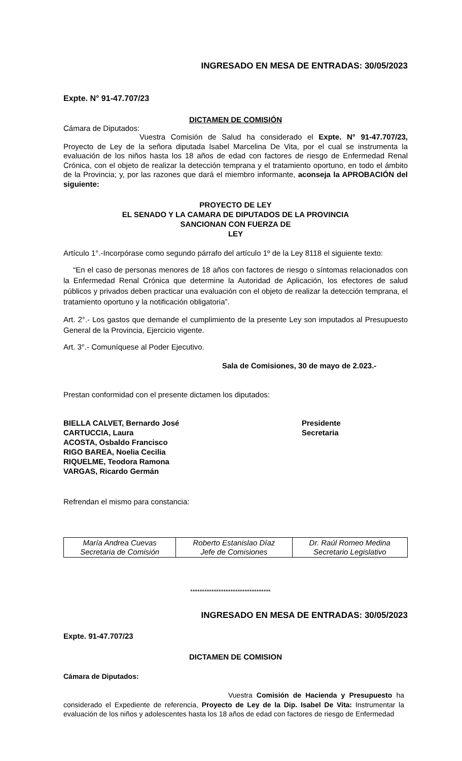INGRESADO EN MESA DE ENTRADAS: 30/05/2023
Expte. N° 91-47.707/23
DICTAMEN DE COMISIÓN
Cámara de Diputados:
Vuestra Comisión de Salud ha considerado el Expte. N° 91-47.707/23, Proyecto de Ley de la señora diputada Isabel Marcelina De Vita, por el cual se instrumenta la evaluación de los niños hasta los 18 años de edad con factores de riesgo de Enfermedad Renal Crónica, con el objeto de realizar la detección temprana y el tratamiento oportuno, en todo el ámbito de la Provincia; y, por las razones que dará el miembro informante, aconseja la APROBACIÓN del siguiente:
PROYECTO DE LEY
EL SENADO Y LA CAMARA DE DIPUTADOS DE LA PROVINCIA
SANCIONAN CON FUERZA DE
LEY
Artículo 1°.-Incorpórase como segundo párrafo del artículo 1º de la Ley 8118 el siguiente texto:
“En el caso de personas menores de 18 años con factores de riesgo o síntomas relacionados con la Enfermedad Renal Crónica que determine la Autoridad de Aplicación, los efectores de salud públicos y privados deben practicar una evaluación con el objeto de realizar la detección temprana, el tratamiento oportuno y la notificación obligatoria”.
Art. 2°.- Los gastos que demande el cumplimiento de la presente Ley son imputados al Presupuesto General de la Provincia, Ejercicio vigente.
Art. 3°.- Comuníquese al Poder Ejecutivo.
Sala de Comisiones, 30 de mayo de 2.023.-
Prestan conformidad con el presente dictamen los diputados:
| BIELLA CALVET, Bernardo José | Presidente |
| CARTUCCIA, Laura | Secretaria |
| ACOSTA, Osbaldo Francisco | |
| RIGO BAREA, Noelia Cecilia | |
| RIQUELME, Teodora Ramona | |
| VARGAS, Ricardo Germán | |
Refrendan el mismo para constancia:
| María Andrea Cuevas Secretaria de Comisión | Roberto Estanislao Díaz Jefe de Comisiones | Dr. Raúl Romeo Medina Secretario Legislativo |
**********************************
INGRESADO EN MESA DE ENTRADAS: 30/05/2023
Expte. 91-47.707/23
DICTAMEN DE COMISION
Cámara de Diputados:
Vuestra Comisión de Hacienda y Presupuesto ha considerado el Expediente de referencia, Proyecto de Ley de la Dip. Isabel De Vita: Instrumentar la evaluación de los niños y adolescentes hasta los 18 años de edad con factores de riesgo de Enfermedad